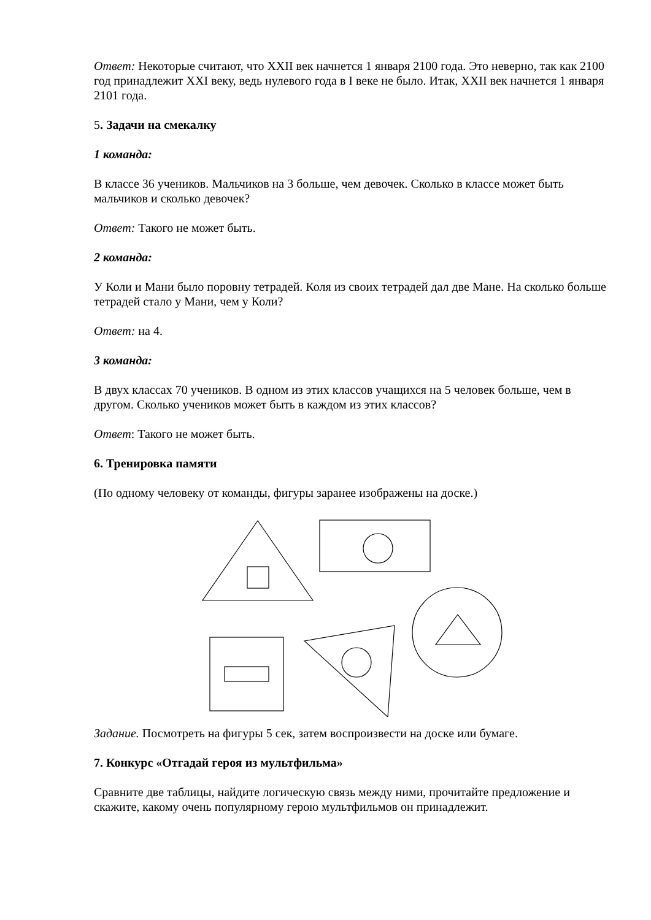Ответ: Некоторые считают, что XXII век начнется 1 января 2100 года. Это неверно, так как 2100 год принадлежит XXI веку, ведь нулевого года в I веке не было. Итак, XXII век начнется 1 января 2101 года.
5. Задачи на смекалку
1 команда:
В классе 36 учеников. Мальчиков на 3 больше, чем девочек. Сколько в классе может быть мальчиков и сколько девочек?
Ответ: Такого не может быть.
2 команда:
У Коли и Мани было поровну тетрадей. Коля из своих тетрадей дал две Мане. На сколько больше тетрадей стало у Мани, чем у Коли?
Ответ: на 4.
3 команда:
В двух классах 70 учеников. В одном из этих классов учащихся на 5 человек больше, чем в другом. Сколько учеников может быть в каждом из этих классов?
Ответ: Такого не может быть.
6. Тренировка памяти
(По одному человеку от команды, фигуры заранее изображены на доске.)
Задание. Посмотреть на фигуры 5 сек, затем воспроизвести на доске или бумаге.
7. Конкурс «Отгадай героя из мультфильма»
Сравните две таблицы, найдите логическую связь между ними, прочитайте предложение и скажите, какому очень популярному герою мультфильмов он принадлежит.